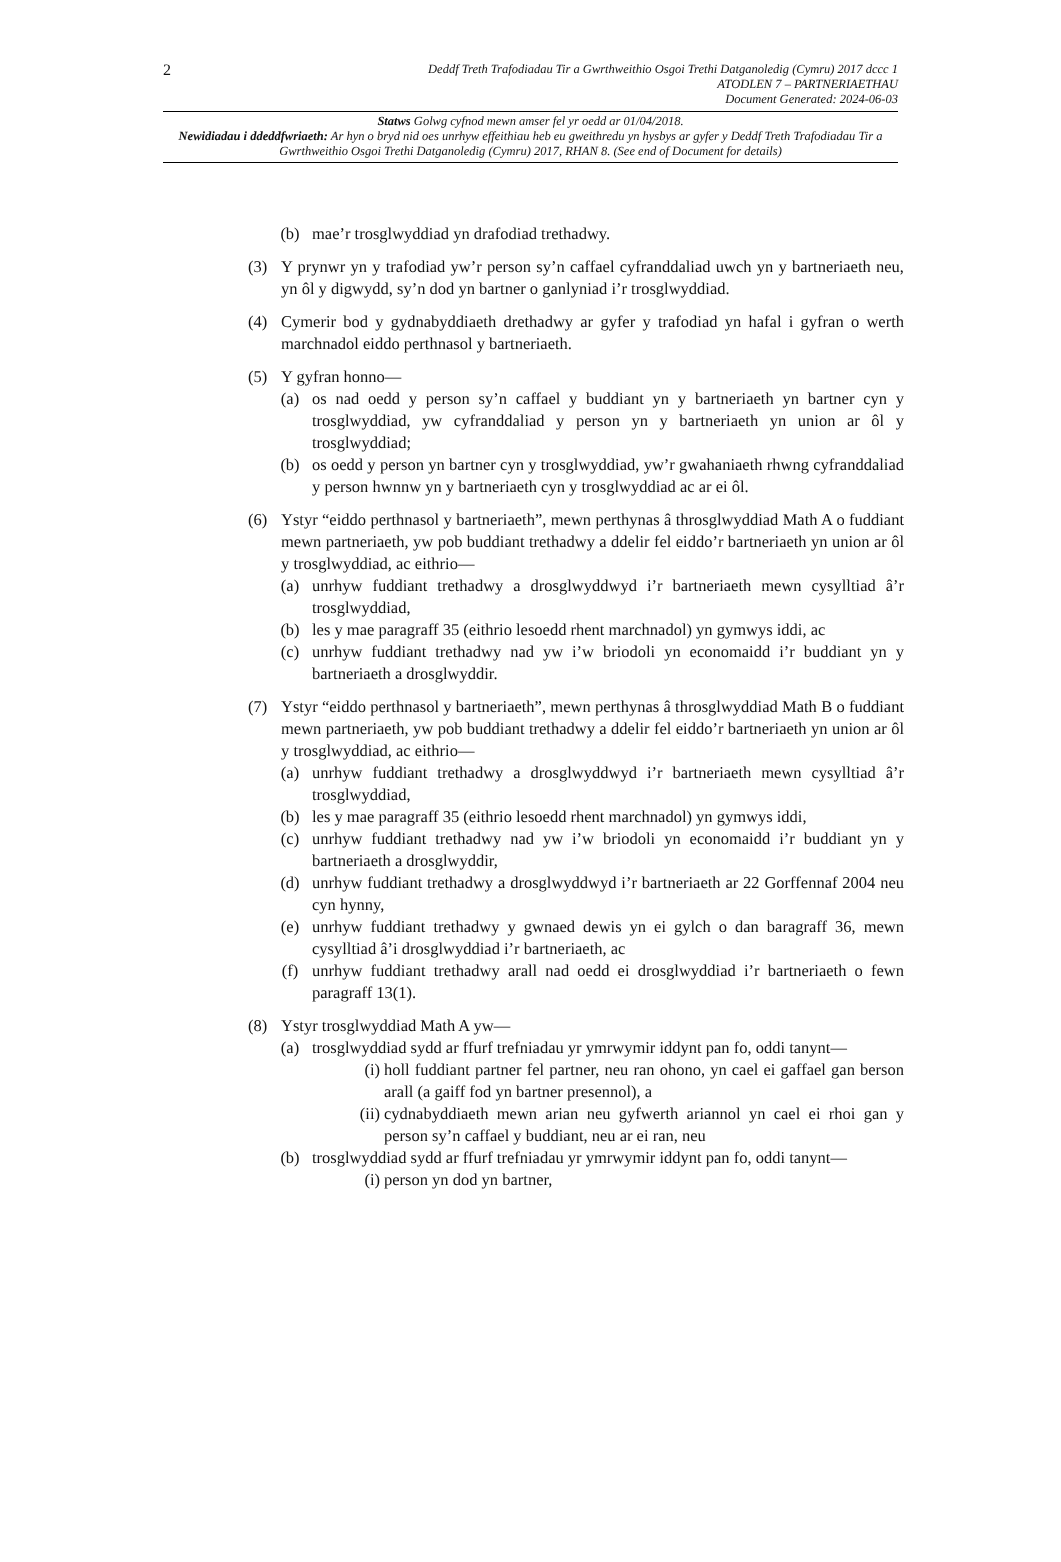2 Deddf Treth Trafodiadau Tir a Gwrthweithio Osgoi Trethi Datganoledig (Cymru) 2017 dccc 1
ATODLEN 7 – PARTNERIAETHAU
Document Generated: 2024-06-03
Statws Golwg cyfnod mewn amser fel yr oedd ar 01/04/2018.
Newidiadau i ddeddfwriaeth: Ar hyn o bryd nid oes unrhyw effeithiau heb eu gweithredu yn hysbys ar gyfer y Deddf Treth Trafodiadau Tir a Gwrthweithio Osgoi Trethi Datganoledig (Cymru) 2017, RHAN 8. (See end of Document for details)
(b) mae’r trosglwyddiad yn drafodiad trethadwy.
(3) Y prynwr yn y trafodiad yw’r person sy’n caffael cyfranddaliad uwch yn y bartneriaeth neu, yn ôl y digwydd, sy’n dod yn bartner o ganlyniad i’r trosglwyddiad.
(4) Cymerir bod y gydnabyddiaeth drethadwy ar gyfer y trafodiad yn hafal i gyfran o werth marchnadol eiddo perthnasol y bartneriaeth.
(5) Y gyfran honno—
(a) os nad oedd y person sy’n caffael y buddiant yn y bartneriaeth yn bartner cyn y trosglwyddiad, yw cyfranddaliad y person yn y bartneriaeth yn union ar ôl y trosglwyddiad;
(b) os oedd y person yn bartner cyn y trosglwyddiad, yw’r gwahaniaeth rhwng cyfranddaliad y person hwnnw yn y bartneriaeth cyn y trosglwyddiad ac ar ei ôl.
(6) Ystyr “eiddo perthnasol y bartneriaeth”, mewn perthynas â throsglwyddiad Math A o fuddiant mewn partneriaeth, yw pob buddiant trethadwy a ddelir fel eiddo’r bartneriaeth yn union ar ôl y trosglwyddiad, ac eithrio—
(a) unrhyw fuddiant trethadwy a drosglwyddwyd i’r bartneriaeth mewn cysylltiad â’r trosglwyddiad,
(b) les y mae paragraff 35 (eithrio lesoedd rhent marchnadol) yn gymwys iddi, ac
(c) unrhyw fuddiant trethadwy nad yw i’w briodoli yn economaidd i’r buddiant yn y bartneriaeth a drosglwyddir.
(7) Ystyr “eiddo perthnasol y bartneriaeth”, mewn perthynas â throsglwyddiad Math B o fuddiant mewn partneriaeth, yw pob buddiant trethadwy a ddelir fel eiddo’r bartneriaeth yn union ar ôl y trosglwyddiad, ac eithrio—
(a) unrhyw fuddiant trethadwy a drosglwyddwyd i’r bartneriaeth mewn cysylltiad â’r trosglwyddiad,
(b) les y mae paragraff 35 (eithrio lesoedd rhent marchnadol) yn gymwys iddi,
(c) unrhyw fuddiant trethadwy nad yw i’w briodoli yn economaidd i’r buddiant yn y bartneriaeth a drosglwyddir,
(d) unrhyw fuddiant trethadwy a drosglwyddwyd i’r bartneriaeth ar 22 Gorffennaf 2004 neu cyn hynny,
(e) unrhyw fuddiant trethadwy y gwnaed dewis yn ei gylch o dan baragraff 36, mewn cysylltiad â’i drosglwyddiad i’r bartneriaeth, ac
(f) unrhyw fuddiant trethadwy arall nad oedd ei drosglwyddiad i’r bartneriaeth o fewn paragraff 13(1).
(8) Ystyr trosglwyddiad Math A yw—
(a) trosglwyddiad sydd ar ffurf trefniadau yr ymrwymir iddynt pan fo, oddi tanynt—
(i) holl fuddiant partner fel partner, neu ran ohono, yn cael ei gaffael gan berson arall (a gaiff fod yn bartner presennol), a
(ii) cydnabyddiaeth mewn arian neu gyfwerth ariannol yn cael ei rhoi gan y person sy’n caffael y buddiant, neu ar ei ran, neu
(b) trosglwyddiad sydd ar ffurf trefniadau yr ymrwymir iddynt pan fo, oddi tanynt—
(i) person yn dod yn bartner,